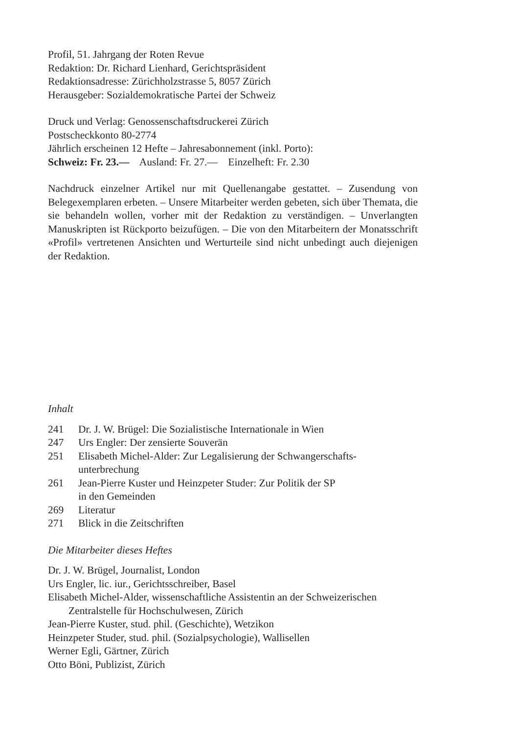Profil, 51. Jahrgang der Roten Revue
Redaktion: Dr. Richard Lienhard, Gerichtspräsident
Redaktionsadresse: Zürichholzstrasse 5, 8057 Zürich
Herausgeber: Sozialdemokratische Partei der Schweiz
Druck und Verlag: Genossenschaftsdruckerei Zürich
Postscheckkonto 80-2774
Jährlich erscheinen 12 Hefte – Jahresabonnement (inkl. Porto):
Schweiz: Fr. 23.— Ausland: Fr. 27.— Einzelheft: Fr. 2.30
Nachdruck einzelner Artikel nur mit Quellenangabe gestattet. – Zusendung von Belegexemplaren erbeten. – Unsere Mitarbeiter werden gebeten, sich über Themata, die sie behandeln wollen, vorher mit der Redaktion zu verständigen. – Unverlangten Manuskripten ist Rückporto beizufügen. – Die von den Mitarbeitern der Monatsschrift «Profil» vertretenen Ansichten und Werturteile sind nicht unbedingt auch diejenigen der Redaktion.
Inhalt
241 Dr. J. W. Brügel: Die Sozialistische Internationale in Wien
247 Urs Engler: Der zensierte Souverän
251 Elisabeth Michel-Alder: Zur Legalisierung der Schwangerschafts-
unterbrechung
261 Jean-Pierre Kuster und Heinzpeter Studer: Zur Politik der SP
in den Gemeinden
269 Literatur
271 Blick in die Zeitschriften
Die Mitarbeiter dieses Heftes
Dr. J. W. Brügel, Journalist, London
Urs Engler, lic. iur., Gerichtsschreiber, Basel
Elisabeth Michel-Alder, wissenschaftliche Assistentin an der Schweizerischen Zentralstelle für Hochschulwesen, Zürich
Jean-Pierre Kuster, stud. phil. (Geschichte), Wetzikon
Heinzpeter Studer, stud. phil. (Sozialpsychologie), Wallisellen
Werner Egli, Gärtner, Zürich
Otto Böni, Publizist, Zürich